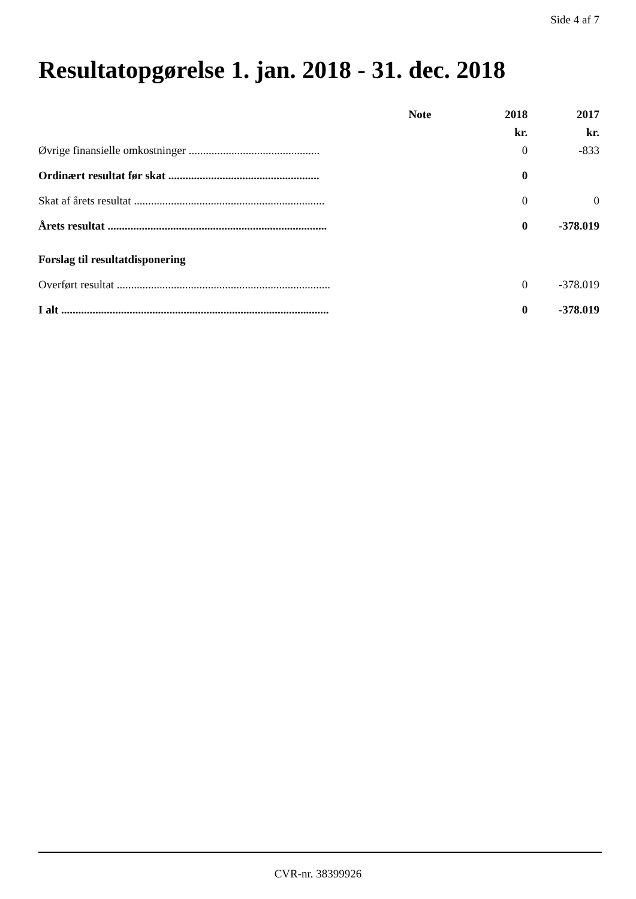Side 4 af 7
Resultatopgørelse 1. jan. 2018 - 31. dec. 2018
| | Note | 2018 | 2017 |
| --- | --- | --- | --- |
| | | kr. | kr. |
| Øvrige finansielle omkostninger .............................................. | | 0 | -833 |
| Ordinært resultat før skat ..................................................... | | 0 | |
| Skat af årets resultat ................................................................... | | 0 | 0 |
| Årets resultat ............................................................................. | | 0 | -378.019 |
| Forslag til resultatdisponering | | | |
| Overført resultat ........................................................................... | | 0 | -378.019 |
| I alt .............................................................................................. | | 0 | -378.019 |
CVR-nr. 38399926